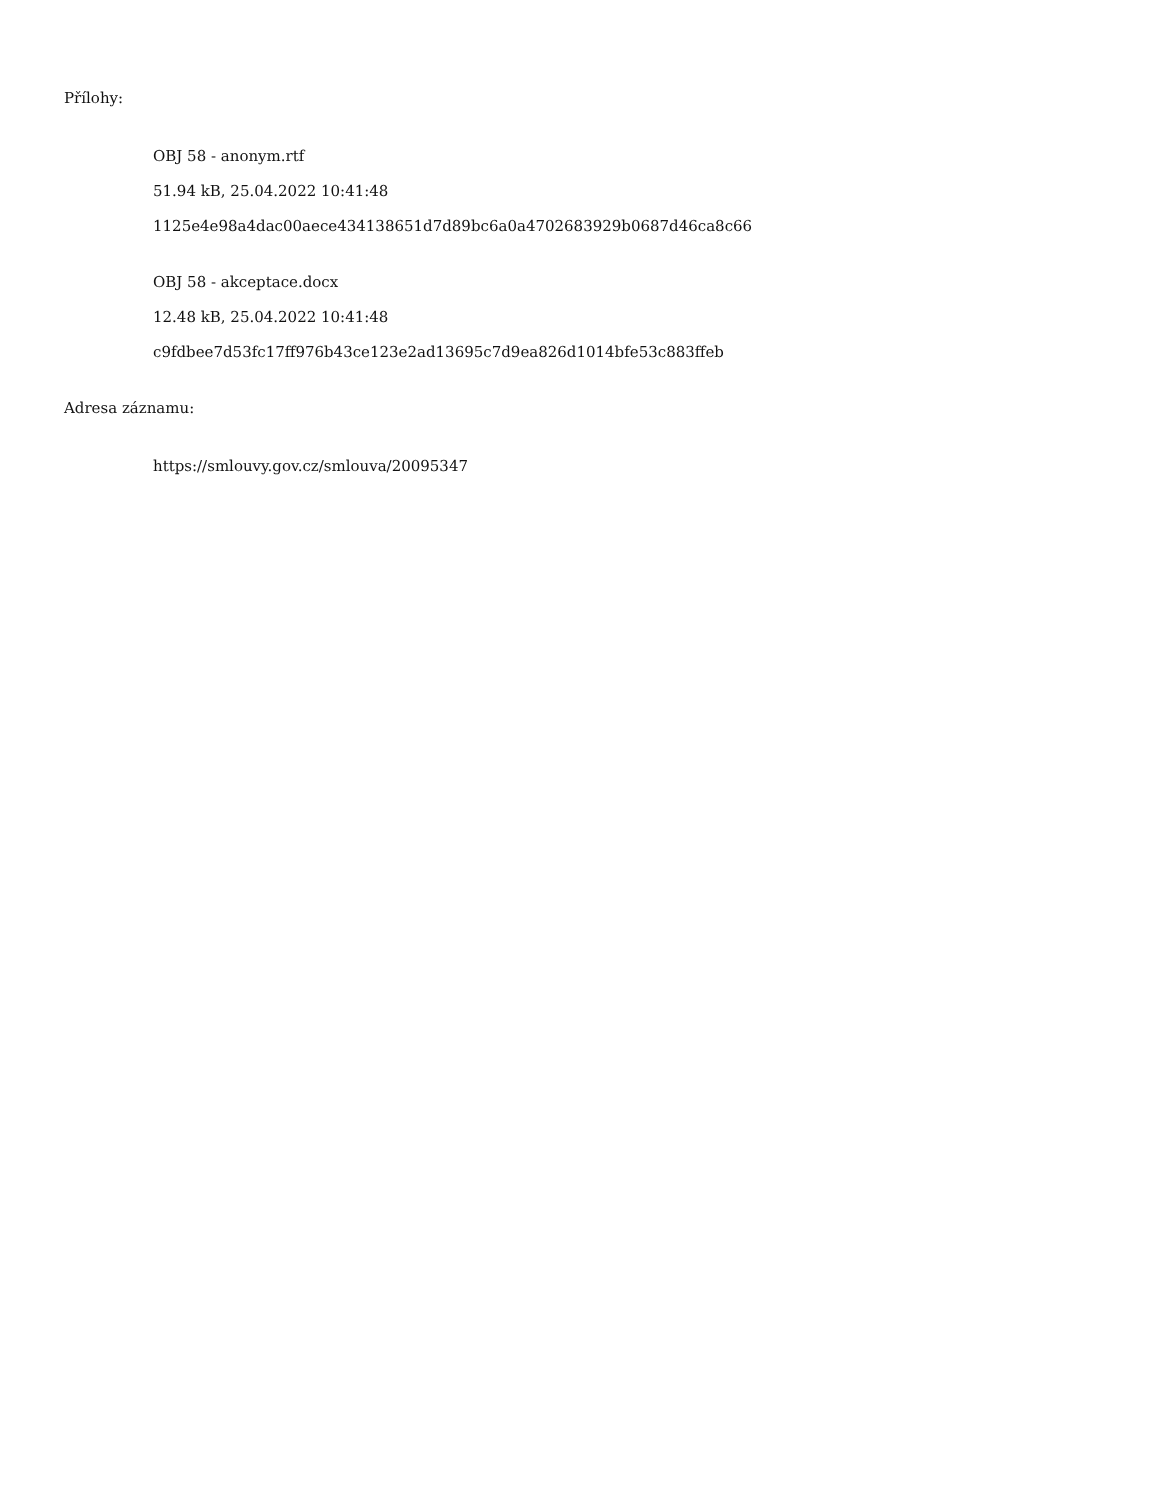Přílohy:
OBJ 58 - anonym.rtf
51.94 kB, 25.04.2022 10:41:48
1125e4e98a4dac00aece434138651d7d89bc6a0a4702683929b0687d46ca8c66
OBJ 58 - akceptace.docx
12.48 kB, 25.04.2022 10:41:48
c9fdbee7d53fc17ff976b43ce123e2ad13695c7d9ea826d1014bfe53c883ffeb
Adresa záznamu:
https://smlouvy.gov.cz/smlouva/20095347